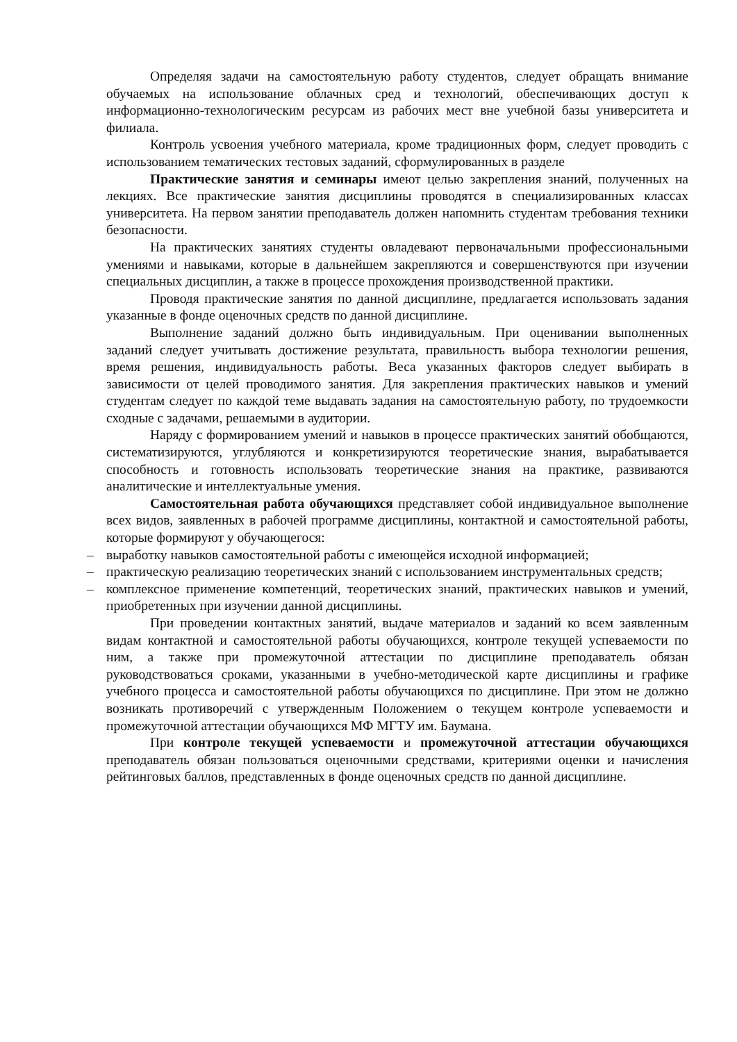Определяя задачи на самостоятельную работу студентов, следует обращать внимание обучаемых на использование облачных сред и технологий, обеспечивающих доступ к информационно-технологическим ресурсам из рабочих мест вне учебной базы университета и филиала.
Контроль усвоения учебного материала, кроме традиционных форм, следует проводить с использованием тематических тестовых заданий, сформулированных в разделе
Практические занятия и семинары имеют целью закрепления знаний, полученных на лекциях. Все практические занятия дисциплины проводятся в специализированных классах университета. На первом занятии преподаватель должен напомнить студентам требования техники безопасности.
На практических занятиях студенты овладевают первоначальными профессиональными умениями и навыками, которые в дальнейшем закрепляются и совершенствуются при изучении специальных дисциплин, а также в процессе прохождения производственной практики.
Проводя практические занятия по данной дисциплине, предлагается использовать задания указанные в фонде оценочных средств по данной дисциплине.
Выполнение заданий должно быть индивидуальным. При оценивании выполненных заданий следует учитывать достижение результата, правильность выбора технологии решения, время решения, индивидуальность работы. Веса указанных факторов следует выбирать в зависимости от целей проводимого занятия. Для закрепления практических навыков и умений студентам следует по каждой теме выдавать задания на самостоятельную работу, по трудоемкости сходные с задачами, решаемыми в аудитории.
Наряду с формированием умений и навыков в процессе практических занятий обобщаются, систематизируются, углубляются и конкретизируются теоретические знания, вырабатывается способность и готовность использовать теоретические знания на практике, развиваются аналитические и интеллектуальные умения.
Самостоятельная работа обучающихся представляет собой индивидуальное выполнение всех видов, заявленных в рабочей программе дисциплины, контактной и самостоятельной работы, которые формируют у обучающегося:
– выработку навыков самостоятельной работы с имеющейся исходной информацией;
– практическую реализацию теоретических знаний с использованием инструментальных средств;
– комплексное применение компетенций, теоретических знаний, практических навыков и умений, приобретенных при изучении данной дисциплины.
При проведении контактных занятий, выдаче материалов и заданий ко всем заявленным видам контактной и самостоятельной работы обучающихся, контроле текущей успеваемости по ним, а также при промежуточной аттестации по дисциплине преподаватель обязан руководствоваться сроками, указанными в учебно-методической карте дисциплины и графике учебного процесса и самостоятельной работы обучающихся по дисциплине. При этом не должно возникать противоречий с утвержденным Положением о текущем контроле успеваемости и промежуточной аттестации обучающихся МФ МГТУ им. Баумана.
При контроле текущей успеваемости и промежуточной аттестации обучающихся преподаватель обязан пользоваться оценочными средствами, критериями оценки и начисления рейтинговых баллов, представленных в фонде оценочных средств по данной дисциплине.